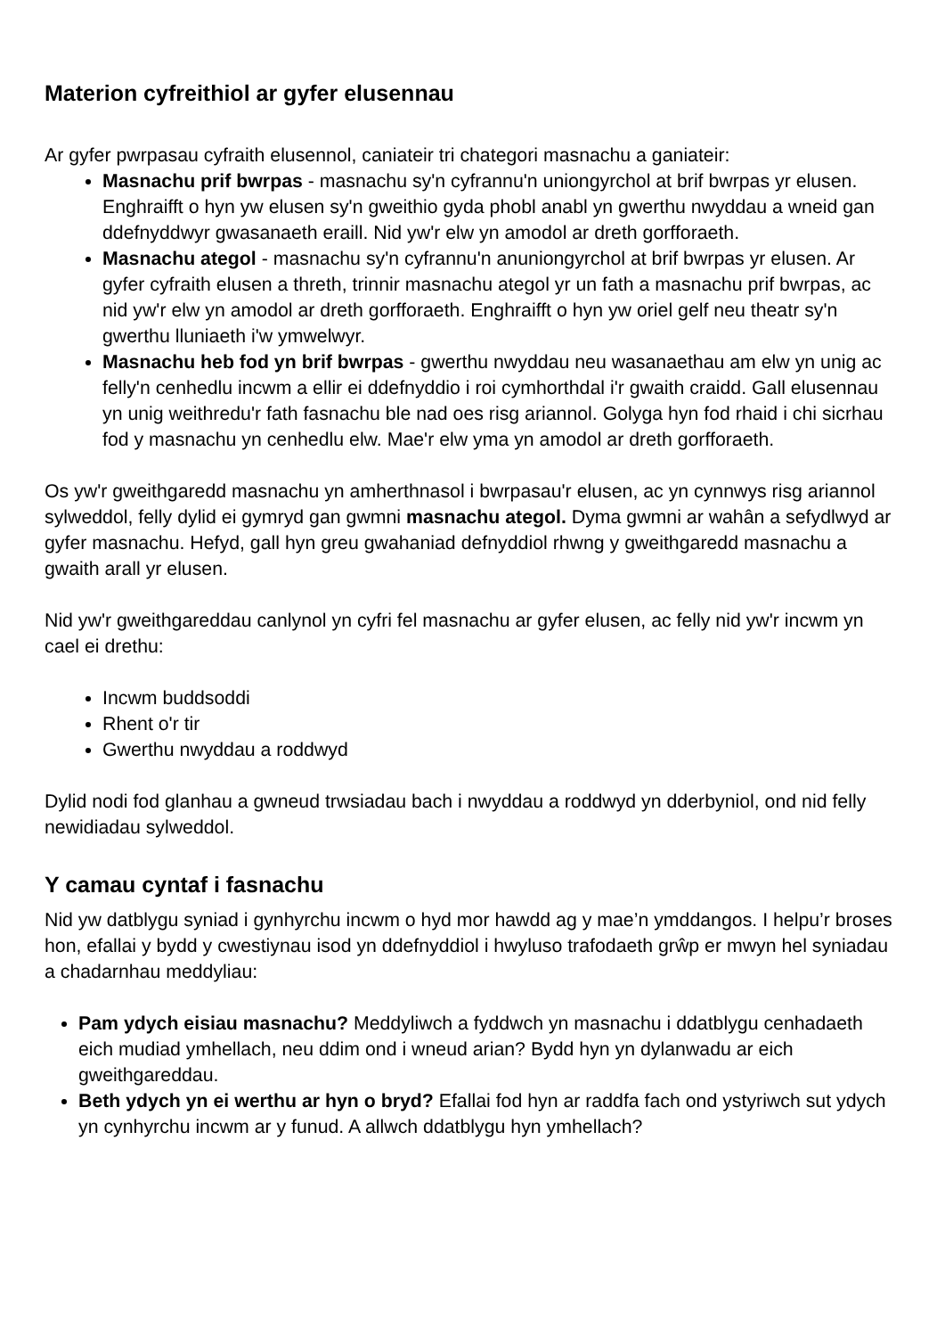Materion cyfreithiol ar gyfer elusennau
Ar gyfer pwrpasau cyfraith elusennol, caniateir tri chategori masnachu a ganiateir:
Masnachu prif bwrpas - masnachu sy'n cyfrannu'n uniongyrchol at brif bwrpas yr elusen. Enghraifft o hyn yw elusen sy'n gweithio gyda phobl anabl yn gwerthu nwyddau a wneid gan ddefnyddwyr gwasanaeth eraill. Nid yw'r elw yn amodol ar dreth gorfforaeth.
Masnachu ategol - masnachu sy'n cyfrannu'n anuniongyrchol at brif bwrpas yr elusen. Ar gyfer cyfraith elusen a threth, trinnir masnachu ategol yr un fath a masnachu prif bwrpas, ac nid yw'r elw yn amodol ar dreth gorfforaeth. Enghraifft o hyn yw oriel gelf neu theatr sy'n gwerthu lluniaeth i'w ymwelwyr.
Masnachu heb fod yn brif bwrpas - gwerthu nwyddau neu wasanaethau am elw yn unig ac felly'n cenhedlu incwm a ellir ei ddefnyddio i roi cymhorthdal i'r gwaith craidd. Gall elusennau yn unig weithredu'r fath fasnachu ble nad oes risg ariannol. Golyga hyn fod rhaid i chi sicrhau fod y masnachu yn cenhedlu elw. Mae'r elw yma yn amodol ar dreth gorfforaeth.
Os yw'r gweithgaredd masnachu yn amherthnasol i bwrpasau'r elusen, ac yn cynnwys risg ariannol sylweddol, felly dylid ei gymryd gan gwmni masnachu ategol. Dyma gwmni ar wahân a sefydlwyd ar gyfer masnachu. Hefyd, gall hyn greu gwahaniad defnyddiol rhwng y gweithgaredd masnachu a gwaith arall yr elusen.
Nid yw'r gweithgareddau canlynol yn cyfri fel masnachu ar gyfer elusen, ac felly nid yw'r incwm yn cael ei drethu:
Incwm buddsoddi
Rhent o'r tir
Gwerthu nwyddau a roddwyd
Dylid nodi fod glanhau a gwneud trwsiadau bach i nwyddau a roddwyd yn dderbyniol, ond nid felly newidiadau sylweddol.
Y camau cyntaf i fasnachu
Nid yw datblygu syniad i gynhyrchu incwm o hyd mor hawdd ag y mae’n ymddangos. I helpu’r broses hon, efallai y bydd y cwestiynau isod yn ddefnyddiol i hwyluso trafodaeth grŵp er mwyn hel syniadau a chadarnhau meddyliau:
Pam ydych eisiau masnachu? Meddyliwch a fyddwch yn masnachu i ddatblygu cenhadaeth eich mudiad ymhellach, neu ddim ond i wneud arian? Bydd hyn yn dylanwadu ar eich gweithgareddau.
Beth ydych yn ei werthu ar hyn o bryd? Efallai fod hyn ar raddfa fach ond ystyriwch sut ydych yn cynhyrchu incwm ar y funud. A allwch ddatblygu hyn ymhellach?